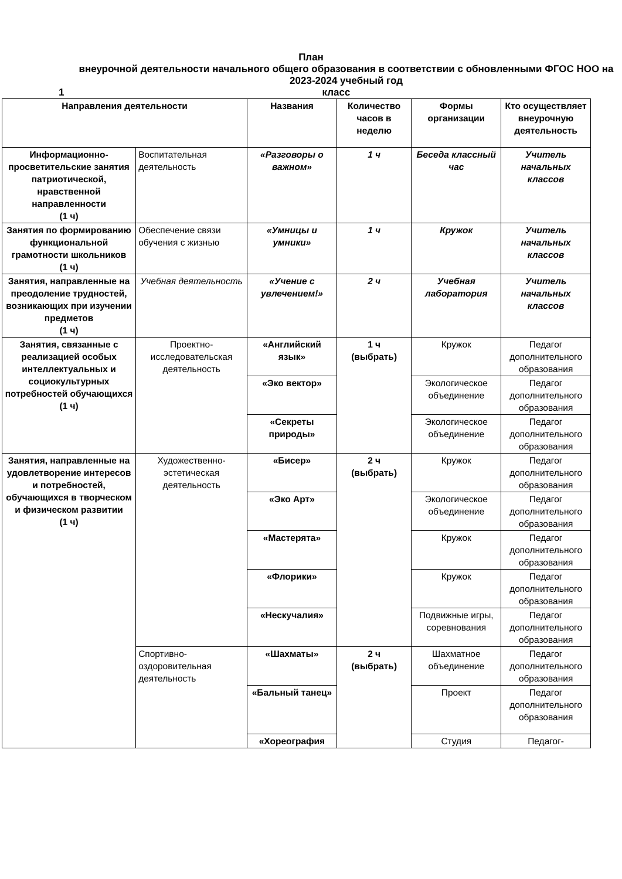План
внеурочной деятельности начального общего образования в соответствии с обновленными ФГОС НОО на 2023-2024 учебный год
1 класс
| Направления деятельности | | Названия | Количество часов в неделю | Формы организации | Кто осуществляет внеурочную деятельность |
| --- | --- | --- | --- | --- | --- |
| Информационно-просветительские занятия патриотической, нравственной направленности (1 ч) | Воспитательная деятельность | «Разговоры о важном» | 1 ч | Беседа классный час | Учитель начальных классов |
| Занятия по формированию функциональной грамотности школьников (1 ч) | Обеспечение связи обучения с жизнью | «Умницы и умники» | 1 ч | Кружок | Учитель начальных классов |
| Занятия, направленные на преодоление трудностей, возникающих при изучении предметов (1 ч) | Учебная деятельность | «Учение с увлечением!» | 2 ч | Учебная лаборатория | Учитель начальных классов |
| Занятия, связанные с реализацией особых интеллектуальных и социокультурных потребностей обучающихся (1 ч) | Проектно-исследовательская деятельность | «Английский язык» | 1 ч (выбрать) | Кружок | Педагог дополнительного образования |
| | | «Эко вектор» | | Экологическое объединение | Педагог дополнительного образования |
| | | «Секреты природы» | | Экологическое объединение | Педагог дополнительного образования |
| Занятия, направленные на удовлетворение интересов и потребностей, обучающихся в творческом и физическом развитии (1 ч) | Художественно-эстетическая деятельность | «Бисер» | 2 ч (выбрать) | Кружок | Педагог дополнительного образования |
| | | «Эко Арт» | | Экологическое объединение | Педагог дополнительного образования |
| | | «Мастерята» | | Кружок | Педагог дополнительного образования |
| | | «Флорики» | | Кружок | Педагог дополнительного образования |
| | | «Нескучалия» | | Подвижные игры, соревнования | Педагог дополнительного образования |
| | Спортивно-оздоровительная деятельность | «Шахматы» | 2 ч (выбрать) | Шахматное объединение | Педагог дополнительного образования |
| | | «Бальный танец» | | Проект | Педагог дополнительного образования |
| | | «Хореография | | Студия | Педагог- |